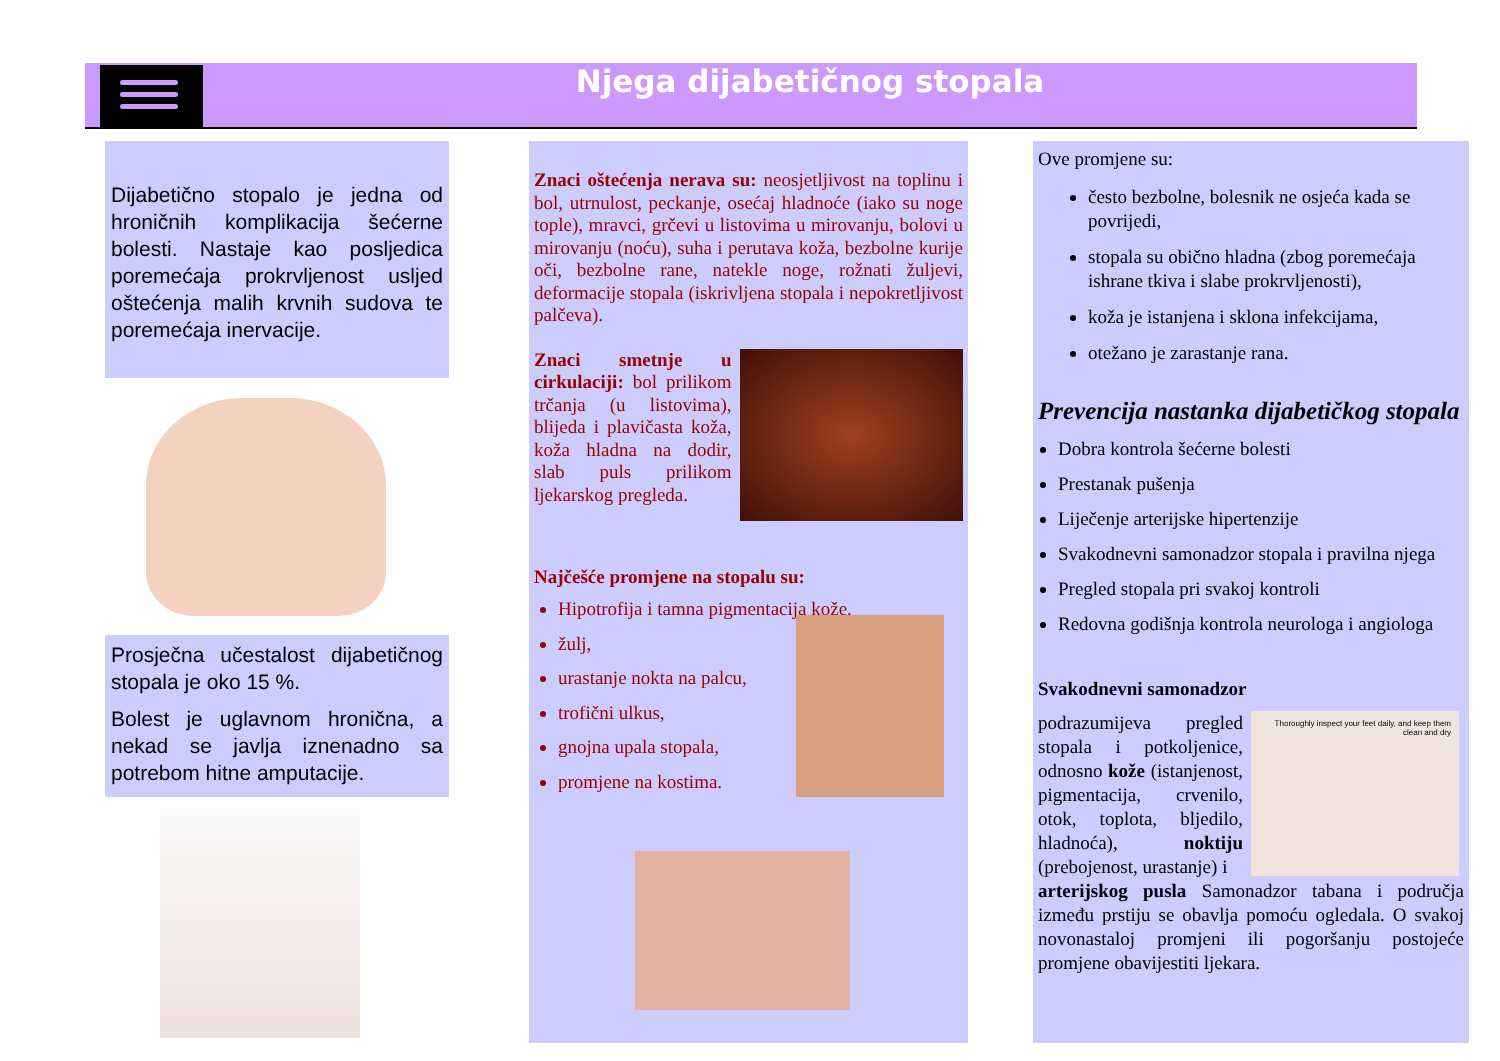Njega dijabetičnog stopala
Dijabetično stopalo je jedna od hroničnih komplikacija šećerne bolesti. Nastaje kao posljedica poremećaja prokrvljenost usljed oštećenja malih krvnih sudova te poremećaja inervacije.
Prosječna učestalost dijabetičnog stopala je oko 15 %.
Bolest je uglavnom hronična, a nekad se javlja iznenadno sa potrebom hitne amputacije.
Znaci oštećenja nerava su: neosjetljivost na toplinu i bol, utrnulost, peckanje, osećaj hladnoće (iako su noge tople), mravci, grčevi u listovima u mirovanju, bolovi u mirovanju (noću), suha i perutava koža, bezbolne kurije oči, bezbolne rane, natekle noge, rožnati žuljevi, deformacije stopala (iskrivljena stopala i nepokretljivost palčeva).
Znaci smetnje u cirkulaciji: bol prilikom trčanja (u listovima), blijeda i plavičasta koža, koža hladna na dodir, slab puls prilikom ljekarskog pregleda.
Najčešće promjene na stopalu su:
Hipotrofija i tamna pigmentacija kože,
žulj,
urastanje nokta na palcu,
trofični ulkus,
gnojna upala stopala,
promjene na kostima.
Ove promjene su:
često bezbolne, bolesnik ne osjeća kada se povrijedi,
stopala su obično hladna (zbog poremećaja ishrane tkiva i slabe prokrvljenosti),
koža je istanjena i sklona infekcijama,
otežano je zarastanje rana.
Prevencija nastanka dijabetičkog stopala
Dobra kontrola šećerne bolesti
Prestanak pušenja
Liječenje arterijske hipertenzije
Svakodnevni samonadzor stopala i pravilna njega
Pregled stopala pri svakoj kontroli
Redovna godišnja kontrola neurologa i angiologa
Svakodnevni samonadzor
podrazumijeva pregled stopala i potkoljenice, odnosno kože (istanjenost, pigmentacija, crvenilo, otok, toplota, bljedilo, hladnoća), noktiju (prebojenost, urastanje) i
Thoroughly inspect your feet daily, and keep them clean and dry
arterijskog pusla Samonadzor tabana i područja između prstiju se obavlja pomoću ogledala. O svakoj novonastaloj promjeni ili pogoršanju postojeće promjene obavijestiti ljekara.